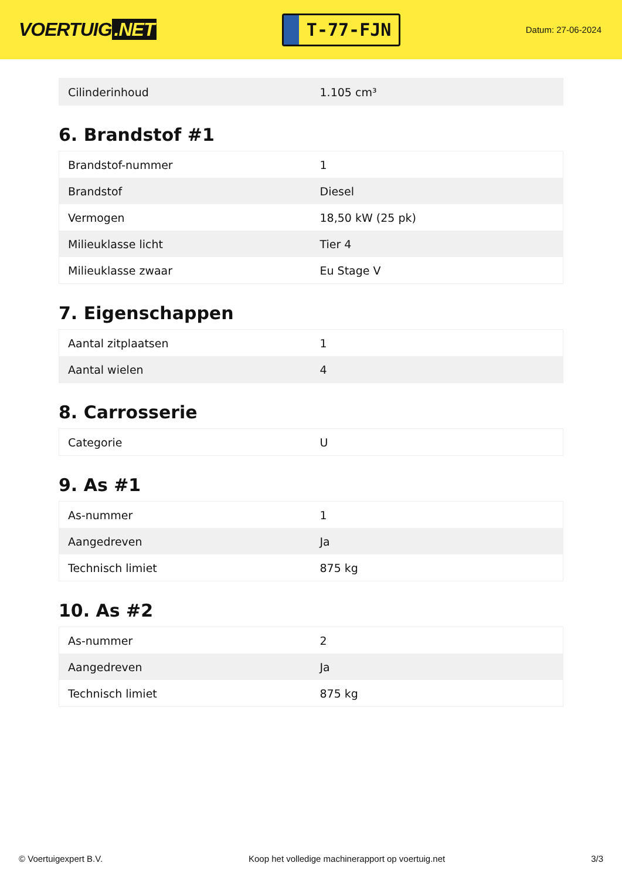VOERTUIG.NET
T-77-FJN
Datum: 27-06-2024
| Cilinderinhoud | 1.105 cm³ |
6. Brandstof #1
| Brandstof-nummer | 1 |
| Brandstof | Diesel |
| Vermogen | 18,50 kW (25 pk) |
| Milieuklasse licht | Tier 4 |
| Milieuklasse zwaar | Eu Stage V |
7. Eigenschappen
| Aantal zitplaatsen | 1 |
| Aantal wielen | 4 |
8. Carrosserie
| Categorie | U |
9. As #1
| As-nummer | 1 |
| Aangedreven | Ja |
| Technisch limiet | 875 kg |
10. As #2
| As-nummer | 2 |
| Aangedreven | Ja |
| Technisch limiet | 875 kg |
© Voertuigexpert B.V. Koop het volledige machinerapport op voertuig.net 3/3